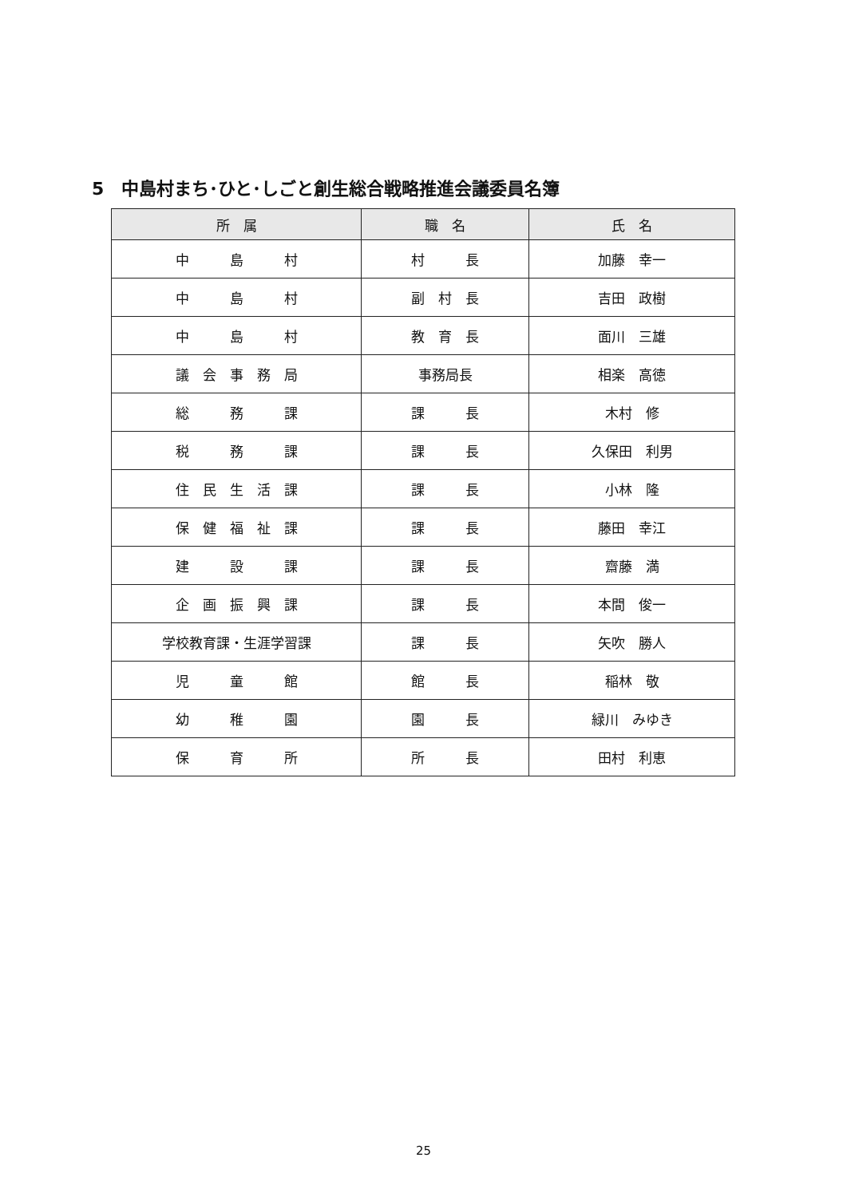5　中島村まち･ひと･しごと創生総合戦略推進会議委員名簿
| 所 属 | 職 名 | 氏 名 |
| --- | --- | --- |
| 中 島 村 | 村 長 | 加藤 幸一 |
| 中 島 村 | 副 村 長 | 吉田 政樹 |
| 中 島 村 | 教 育 長 | 面川 三雄 |
| 議 会 事 務 局 | 事務局長 | 相楽 高徳 |
| 総 務 課 | 課 長 | 木村 修 |
| 税 務 課 | 課 長 | 久保田 利男 |
| 住 民 生 活 課 | 課 長 | 小林 隆 |
| 保 健 福 祉 課 | 課 長 | 藤田 幸江 |
| 建 設 課 | 課 長 | 齋藤 満 |
| 企 画 振 興 課 | 課 長 | 本間 俊一 |
| 学校教育課・生涯学習課 | 課 長 | 矢吹 勝人 |
| 児 童 館 | 館 長 | 稲林 敬 |
| 幼 稚 園 | 園 長 | 緑川 みゆき |
| 保 育 所 | 所 長 | 田村 利恵 |
25